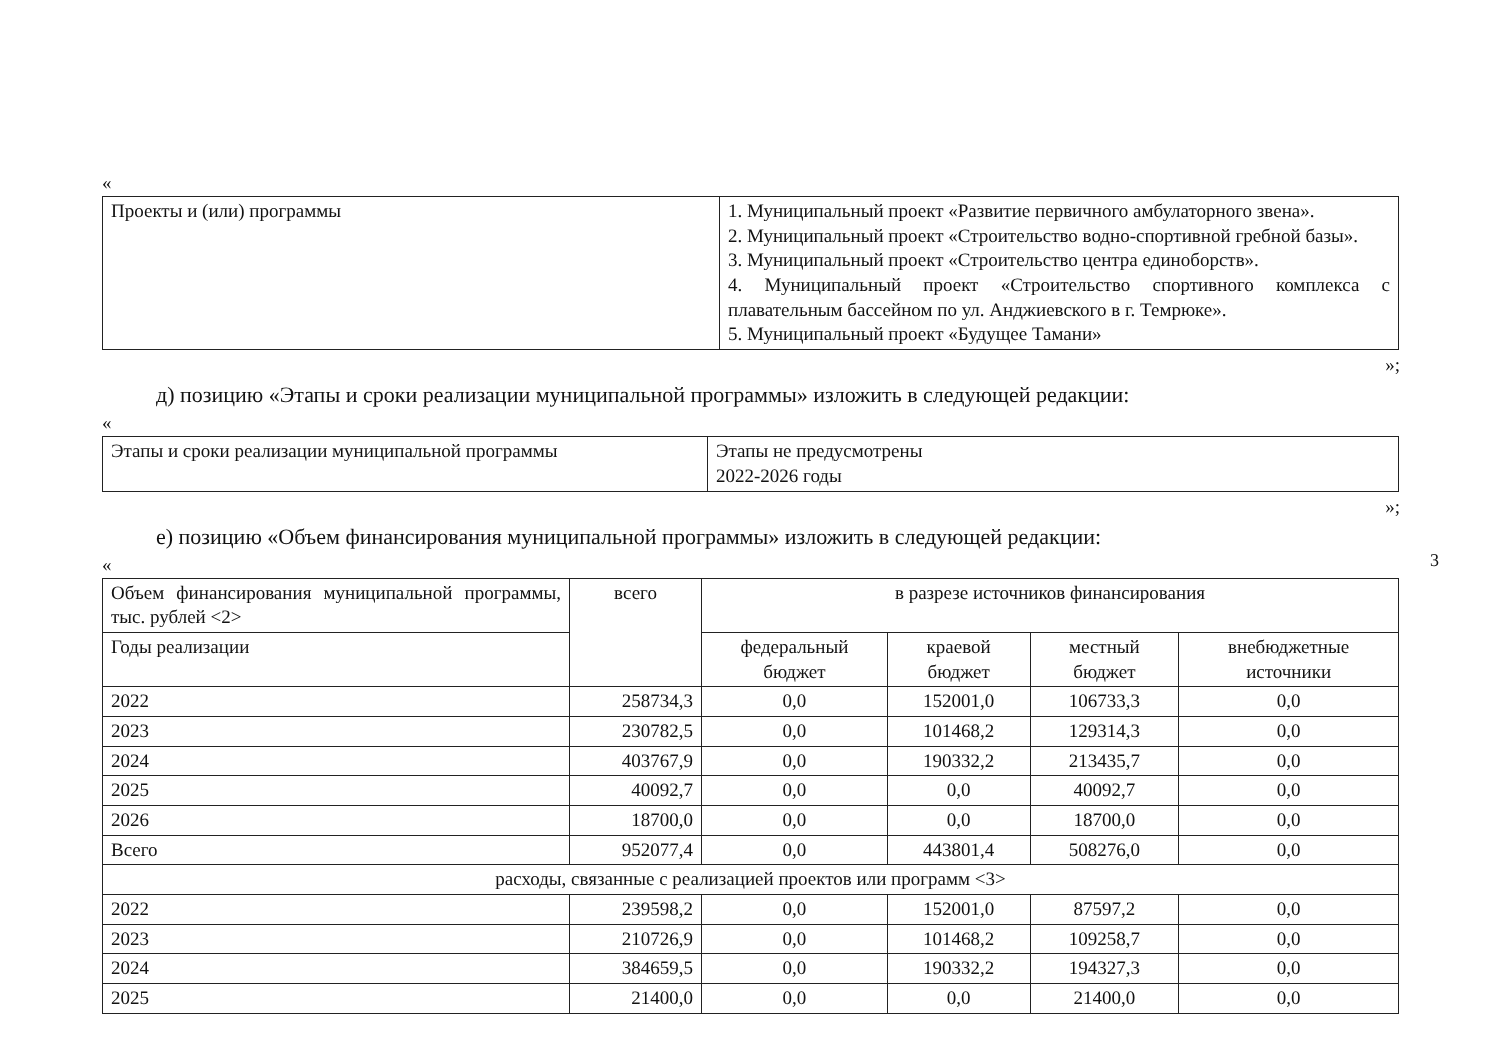3
«
| Проекты и (или) программы | 1. Муниципальный проект «Развитие первичного амбулаторного звена». 2. Муниципальный проект «Строительство водно-спортивной гребной базы». 3. Муниципальный проект «Строительство центра единоборств». 4. Муниципальный проект «Строительство спортивного комплекса с плавательным бассейном по ул. Анджиевского в г. Темрюке». 5. Муниципальный проект «Будущее Тамани» |
»;
д) позицию «Этапы и сроки реализации муниципальной программы» изложить в следующей редакции:
«
| Этапы и сроки реализации муниципальной программы | Этапы не предусмотрены 2022-2026 годы |
»;
е) позицию «Объем финансирования муниципальной программы» изложить в следующей редакции:
«
| Объем финансирования муниципальной программы, тыс. рублей <2> | всего | в разрезе источников финансирования | | | |
| Годы реализации | | федеральный бюджет | краевой бюджет | местный бюджет | внебюджетные источники |
| 2022 | 258734,3 | 0,0 | 152001,0 | 106733,3 | 0,0 |
| 2023 | 230782,5 | 0,0 | 101468,2 | 129314,3 | 0,0 |
| 2024 | 403767,9 | 0,0 | 190332,2 | 213435,7 | 0,0 |
| 2025 | 40092,7 | 0,0 | 0,0 | 40092,7 | 0,0 |
| 2026 | 18700,0 | 0,0 | 0,0 | 18700,0 | 0,0 |
| Всего | 952077,4 | 0,0 | 443801,4 | 508276,0 | 0,0 |
| расходы, связанные с реализацией проектов или программ <3> | | | | | |
| 2022 | 239598,2 | 0,0 | 152001,0 | 87597,2 | 0,0 |
| 2023 | 210726,9 | 0,0 | 101468,2 | 109258,7 | 0,0 |
| 2024 | 384659,5 | 0,0 | 190332,2 | 194327,3 | 0,0 |
| 2025 | 21400,0 | 0,0 | 0,0 | 21400,0 | 0,0 |